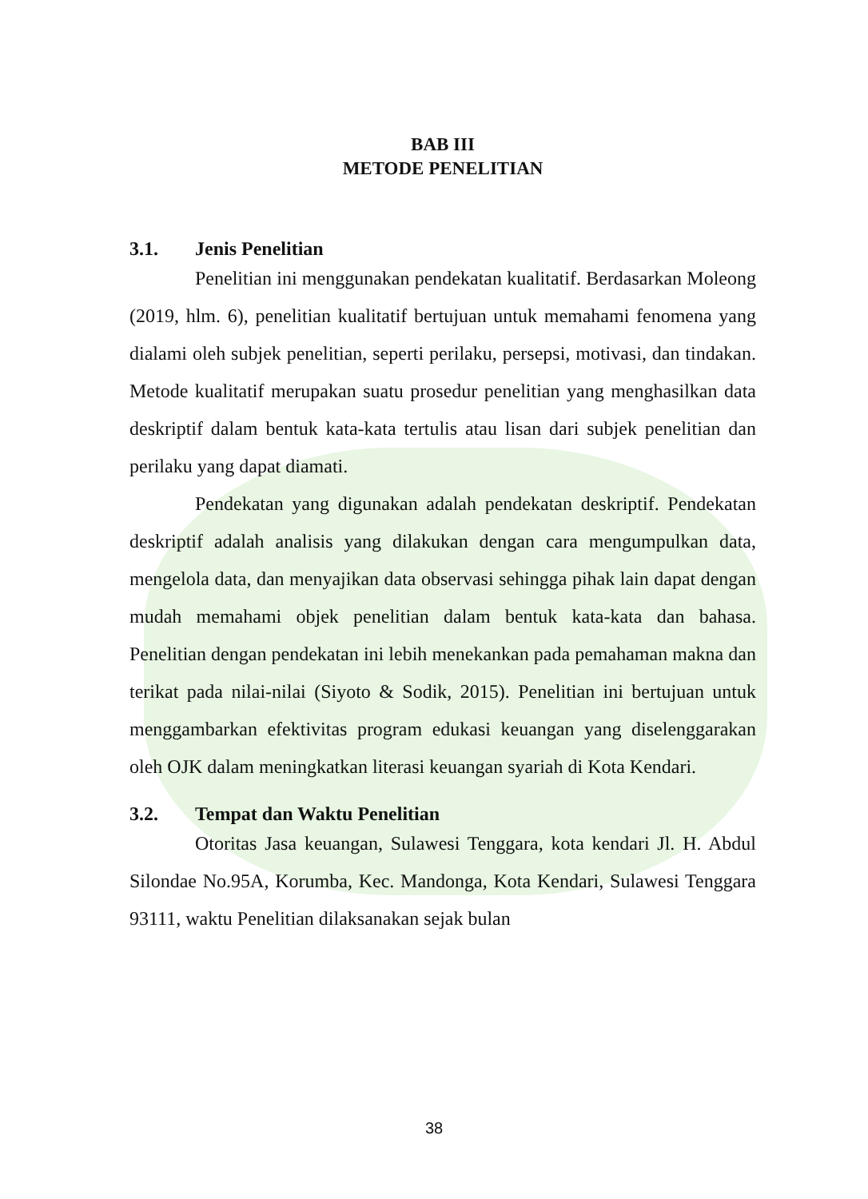BAB III
METODE PENELITIAN
3.1. Jenis Penelitian
Penelitian ini menggunakan pendekatan kualitatif. Berdasarkan Moleong (2019, hlm. 6), penelitian kualitatif bertujuan untuk memahami fenomena yang dialami oleh subjek penelitian, seperti perilaku, persepsi, motivasi, dan tindakan. Metode kualitatif merupakan suatu prosedur penelitian yang menghasilkan data deskriptif dalam bentuk kata-kata tertulis atau lisan dari subjek penelitian dan perilaku yang dapat diamati.
Pendekatan yang digunakan adalah pendekatan deskriptif. Pendekatan deskriptif adalah analisis yang dilakukan dengan cara mengumpulkan data, mengelola data, dan menyajikan data observasi sehingga pihak lain dapat dengan mudah memahami objek penelitian dalam bentuk kata-kata dan bahasa. Penelitian dengan pendekatan ini lebih menekankan pada pemahaman makna dan terikat pada nilai-nilai (Siyoto & Sodik, 2015). Penelitian ini bertujuan untuk menggambarkan efektivitas program edukasi keuangan yang diselenggarakan oleh OJK dalam meningkatkan literasi keuangan syariah di Kota Kendari.
3.2. Tempat dan Waktu Penelitian
Otoritas Jasa keuangan, Sulawesi Tenggara, kota kendari Jl. H. Abdul Silondae No.95A, Korumba, Kec. Mandonga, Kota Kendari, Sulawesi Tenggara 93111, waktu Penelitian dilaksanakan sejak bulan
38